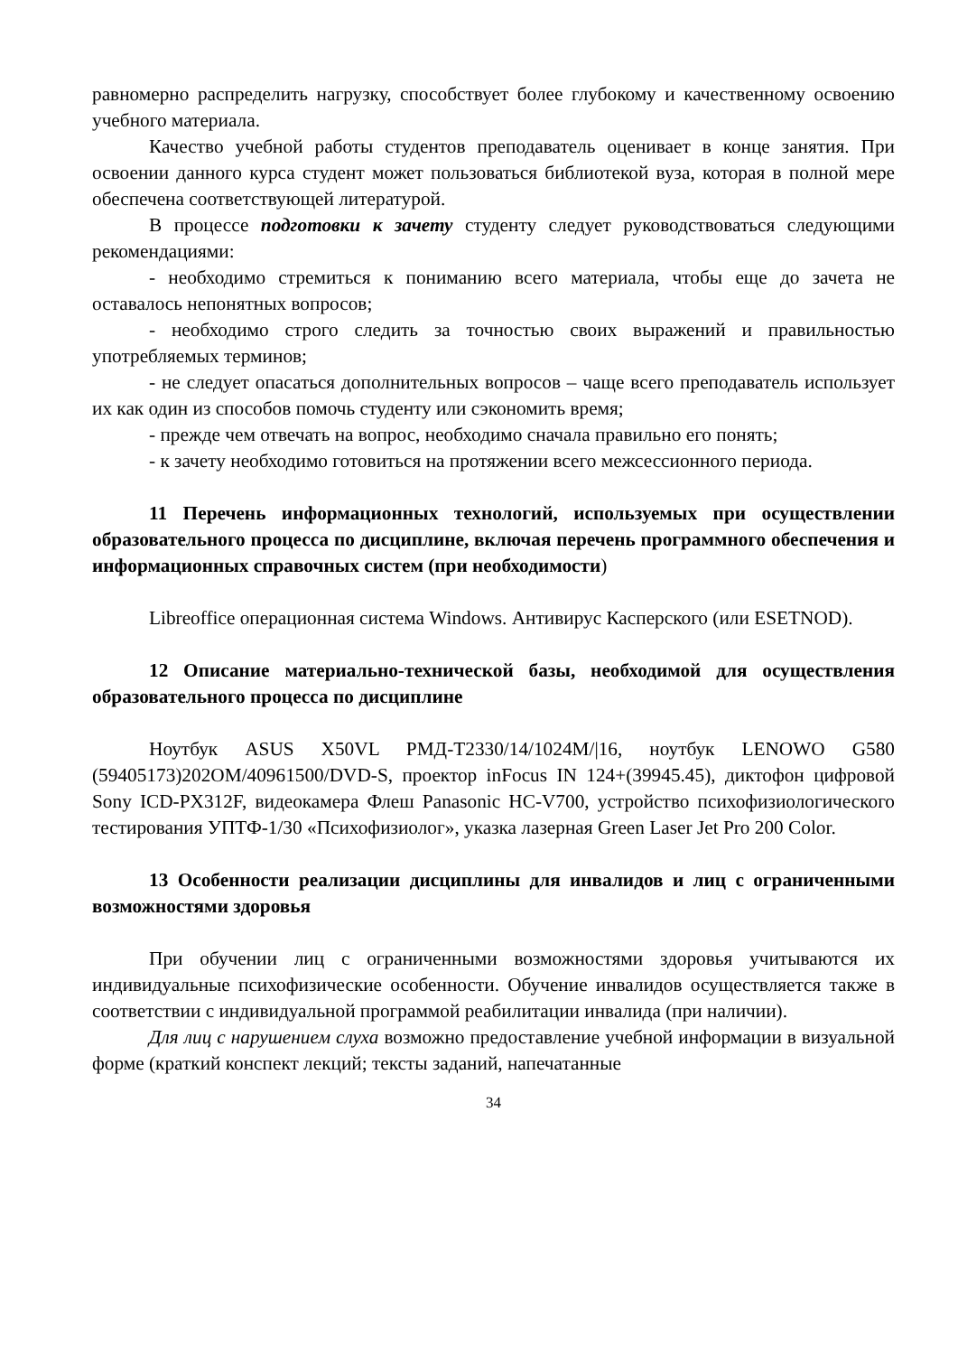равномерно распределить нагрузку, способствует более глубокому и качественному освоению учебного материала.
Качество учебной работы студентов преподаватель оценивает в конце занятия. При освоении данного курса студент может пользоваться библиотекой вуза, которая в полной мере обеспечена соответствующей литературой.
В процессе подготовки к зачету студенту следует руководствоваться следующими рекомендациями:
- необходимо стремиться к пониманию всего материала, чтобы еще до зачета не оставалось непонятных вопросов;
- необходимо строго следить за точностью своих выражений и правильностью употребляемых терминов;
- не следует опасаться дополнительных вопросов – чаще всего преподаватель использует их как один из способов помочь студенту или сэкономить время;
- прежде чем отвечать на вопрос, необходимо сначала правильно его понять;
- к зачету необходимо готовиться на протяжении всего межсессионного периода.
11 Перечень информационных технологий, используемых при осуществлении образовательного процесса по дисциплине, включая перечень программного обеспечения и информационных справочных систем (при необходимости)
Libreoffice операционная система Windows. Антивирус Касперского (или ESETNOD).
12 Описание материально-технической базы, необходимой для осуществления образовательного процесса по дисциплине
Ноутбук ASUS X50VL PMД-T2330/14/1024M/|16, ноутбук LENOWO G580 (59405173)202OM/40961500/DVD-S, проектор inFocus IN 124+(39945.45), диктофон цифровой Sony ICD-PX312F, видеокамера Флеш Panasonic HC-V700, устройство психофизиологического тестирования УПТФ-1/30 «Психофизиолог», указка лазерная Green Laser Jet Pro 200 Color.
13 Особенности реализации дисциплины для инвалидов и лиц с ограниченными возможностями здоровья
При обучении лиц с ограниченными возможностями здоровья учитываются их индивидуальные психофизические особенности. Обучение инвалидов осуществляется также в соответствии с индивидуальной программой реабилитации инвалида (при наличии).
Для лиц с нарушением слуха возможно предоставление учебной информации в визуальной форме (краткий конспект лекций; тексты заданий, напечатанные
34